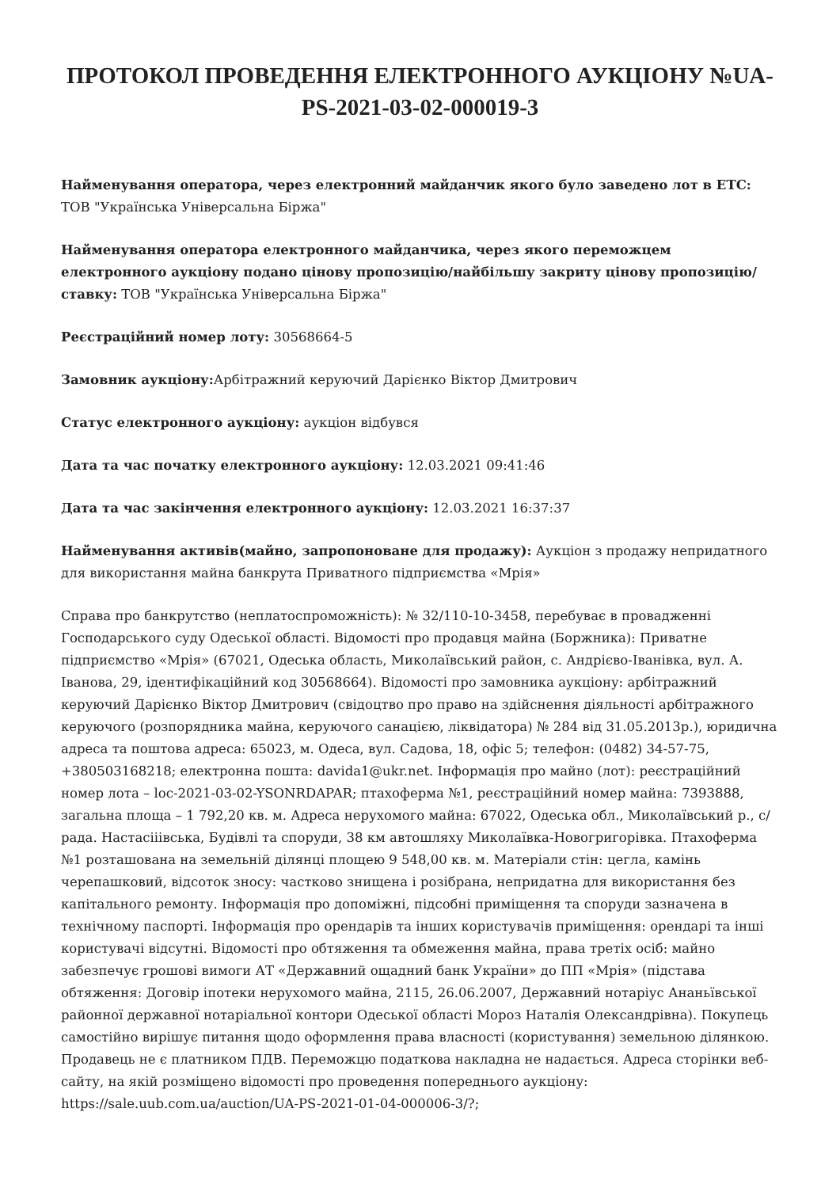ПРОТОКОЛ ПРОВЕДЕННЯ ЕЛЕКТРОННОГО АУКЦІОНУ №UA-PS-2021-03-02-000019-3
Найменування оператора, через електронний майданчик якого було заведено лот в ЕТС: ТОВ "Українська Універсальна Біржа"
Найменування оператора електронного майданчика, через якого переможцем електронного аукціону подано цінову пропозицію/найбільшу закриту цінову пропозицію/ставку: ТОВ "Українська Універсальна Біржа"
Реєстраційний номер лоту: 30568664-5
Замовник аукціону: Арбітражний керуючий Дарієнко Віктор Дмитрович
Статус електронного аукціону: аукціон відбувся
Дата та час початку електронного аукціону: 12.03.2021 09:41:46
Дата та час закінчення електронного аукціону: 12.03.2021 16:37:37
Найменування активів(майно, запропоноване для продажу): Аукціон з продажу непридатного для використання майна банкрута Приватного підприємства «Мрія»
Справа про банкрутство (неплатоспроможність): № 32/110-10-3458, перебуває в провадженні Господарського суду Одеської області. Відомості про продавця майна (Боржника): Приватне підприємство «Мрія» (67021, Одеська область, Миколаївський район, с. Андрієво-Іванівка, вул. А. Іванова, 29, ідентифікаційний код 30568664). Відомості про замовника аукціону: арбітражний керуючий Дарієнко Віктор Дмитрович (свідоцтво про право на здійснення діяльності арбітражного керуючого (розпорядника майна, керуючого санацією, ліквідатора) № 284 від 31.05.2013р.), юридична адреса та поштова адреса: 65023, м. Одеса, вул. Садова, 18, офіс 5; телефон: (0482) 34-57-75, +380503168218; електронна пошта: davida1@ukr.net. Інформація про майно (лот): реєстраційний номер лота – loc-2021-03-02-YSONRDAPAR; птахоферма №1, реєстраційний номер майна: 7393888, загальна площа – 1 792,20 кв. м. Адреса нерухомого майна: 67022, Одеська обл., Миколаївський р., с/рада. Настасіiівська, Будівлі та споруди, 38 км автошляху Миколаївка-Новогригорівка. Птахоферма №1 розташована на земельній ділянці площею 9 548,00 кв. м. Матеріали стін: цегла, камінь черепашковий, відсоток зносу: частково знищена і розібрана, непридатна для використання без капітального ремонту. Інформація про допоміжні, підсобні приміщення та споруди зазначена в технічному паспорті. Інформація про орендарів та інших користувачів приміщення: орендарі та інші користувачі відсутні. Відомості про обтяження та обмеження майна, права третіх осіб: майно забезпечує грошові вимоги АТ «Державний ощадний банк України» до ПП «Мрія» (підстава обтяження: Договір іпотеки нерухомого майна, 2115, 26.06.2007, Державний нотаріус Ананьївської районної державної нотаріальної контори Одеської області Мороз Наталія Олександрівна). Покупець самостійно вирішує питання щодо оформлення права власності (користування) земельною ділянкою. Продавець не є платником ПДВ. Переможцю податкова накладна не надається. Адреса сторінки веб-сайту, на якій розміщено відомості про проведення попереднього аукціону: https://sale.uub.com.ua/auction/UA-PS-2021-01-04-000006-3/?;